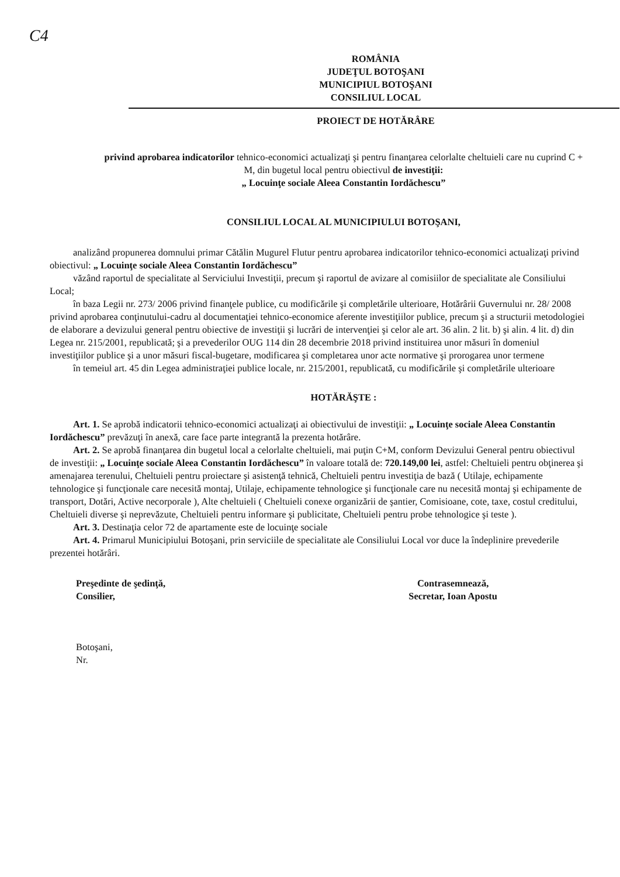C4
ROMÂNIA
JUDEŢUL BOTOŞANI
MUNICIPIUL BOTOŞANI
CONSILIUL LOCAL
PROIECT DE HOTĂRÂRE
privind aprobarea indicatorilor tehnico-economici actualizaţi şi pentru finanţarea celorlalte cheltuieli care nu cuprind C + M, din bugetul local pentru obiectivul de investiţii:
„ Locuinţe sociale Aleea Constantin Iordăchescu”
CONSILIUL LOCAL AL MUNICIPIULUI BOTOŞANI,
analizând propunerea domnului primar Cătălin Mugurel Flutur pentru aprobarea indicatorilor tehnico-economici actualizaţi privind obiectivul: „ Locuinţe sociale Aleea Constantin Iordăchescu”
văzând raportul de specialitate al Serviciului Investiţii, precum şi raportul de avizare al comisiilor de specialitate ale Consiliului Local;
în baza Legii nr. 273/ 2006 privind finanţele publice, cu modificările şi completările ulterioare, Hotărârii Guvernului nr. 28/ 2008 privind aprobarea conţinutului-cadru al documentaţiei tehnico-economice aferente investiţiilor publice, precum şi a structurii metodologiei de elaborare a devizului general pentru obiective de investiţii şi lucrări de intervenţiei şi celor ale art. 36 alin. 2 lit. b) şi alin. 4 lit. d) din Legea nr. 215/2001, republicată; şi a prevederilor OUG 114 din 28 decembrie 2018 privind instituirea unor măsuri în domeniul investiţiilor publice şi a unor măsuri fiscal-bugetare, modificarea şi completarea unor acte normative şi prorogarea unor termene
în temeiul art. 45 din Legea administraţiei publice locale, nr. 215/2001, republicată, cu modificările şi completările ulterioare
HOTĂRĂŞTE :
Art. 1. Se aprobă indicatorii tehnico-economici actualizaţi ai obiectivului de investiţii: „ Locuinţe sociale Aleea Constantin Iordăchescu” prevăzuţi în anexă, care face parte integrantă la prezenta hotărâre.
Art. 2. Se aprobă finanţarea din bugetul local a celorlalte cheltuieli, mai puţin C+M, conform Devizului General pentru obiectivul de investiţii: „ Locuinţe sociale Aleea Constantin Iordăchescu” în valoare totală de: 720.149,00 lei, astfel: Cheltuieli pentru obţinerea şi amenajarea terenului, Cheltuieli pentru proiectare şi asistenţă tehnică, Cheltuieli pentru investiţia de bază ( Utilaje, echipamente tehnologice şi funcţionale care necesită montaj, Utilaje, echipamente tehnologice şi funcţionale care nu necesită montaj şi echipamente de transport, Dotări, Active necorporale ), Alte cheltuieli ( Cheltuieli conexe organizării de şantier, Comisioane, cote, taxe, costul creditului, Cheltuieli diverse şi neprevăzute, Cheltuieli pentru informare şi publicitate, Cheltuieli pentru probe tehnologice şi teste ).
Art. 3. Destinaţia celor 72 de apartamente este de locuinţe sociale
Art. 4. Primarul Municipiului Botoşani, prin serviciile de specialitate ale Consiliului Local vor duce la îndeplinire prevederile prezentei hotărâri.
Preşedinte de şedinţă,
Consilier,
Contrasemnează,
Secretar, Ioan Apostu
Botoşani,
Nr.